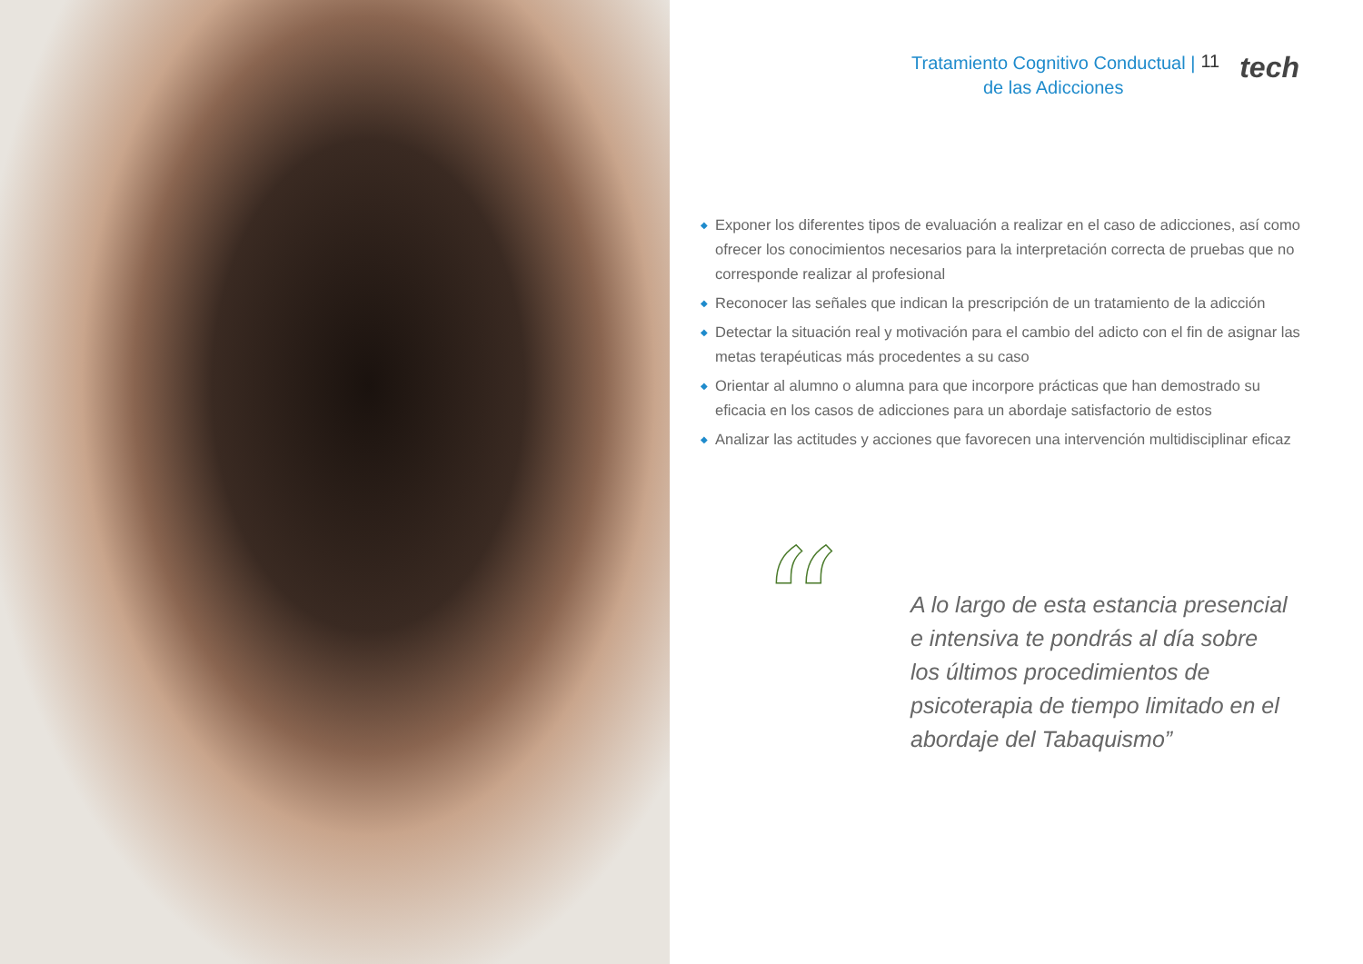Tratamiento Cognitivo Conductual |
de las Adicciones
11
tech
◆ Exponer los diferentes tipos de evaluación a realizar en el caso de adicciones, así como ofrecer los conocimientos necesarios para la interpretación correcta de pruebas que no corresponde realizar al profesional
◆ Reconocer las señales que indican la prescripción de un tratamiento de la adicción
◆ Detectar la situación real y motivación para el cambio del adicto con el fin de asignar las metas terapéuticas más procedentes a su caso
◆ Orientar al alumno o alumna para que incorpore prácticas que han demostrado su eficacia en los casos de adicciones para un abordaje satisfactorio de estos
◆ Analizar las actitudes y acciones que favorecen una intervención multidisciplinar eficaz
“
A lo largo de esta estancia presencial e intensiva te pondrás al día sobre los últimos procedimientos de psicoterapia de tiempo limitado en el abordaje del Tabaquismo”